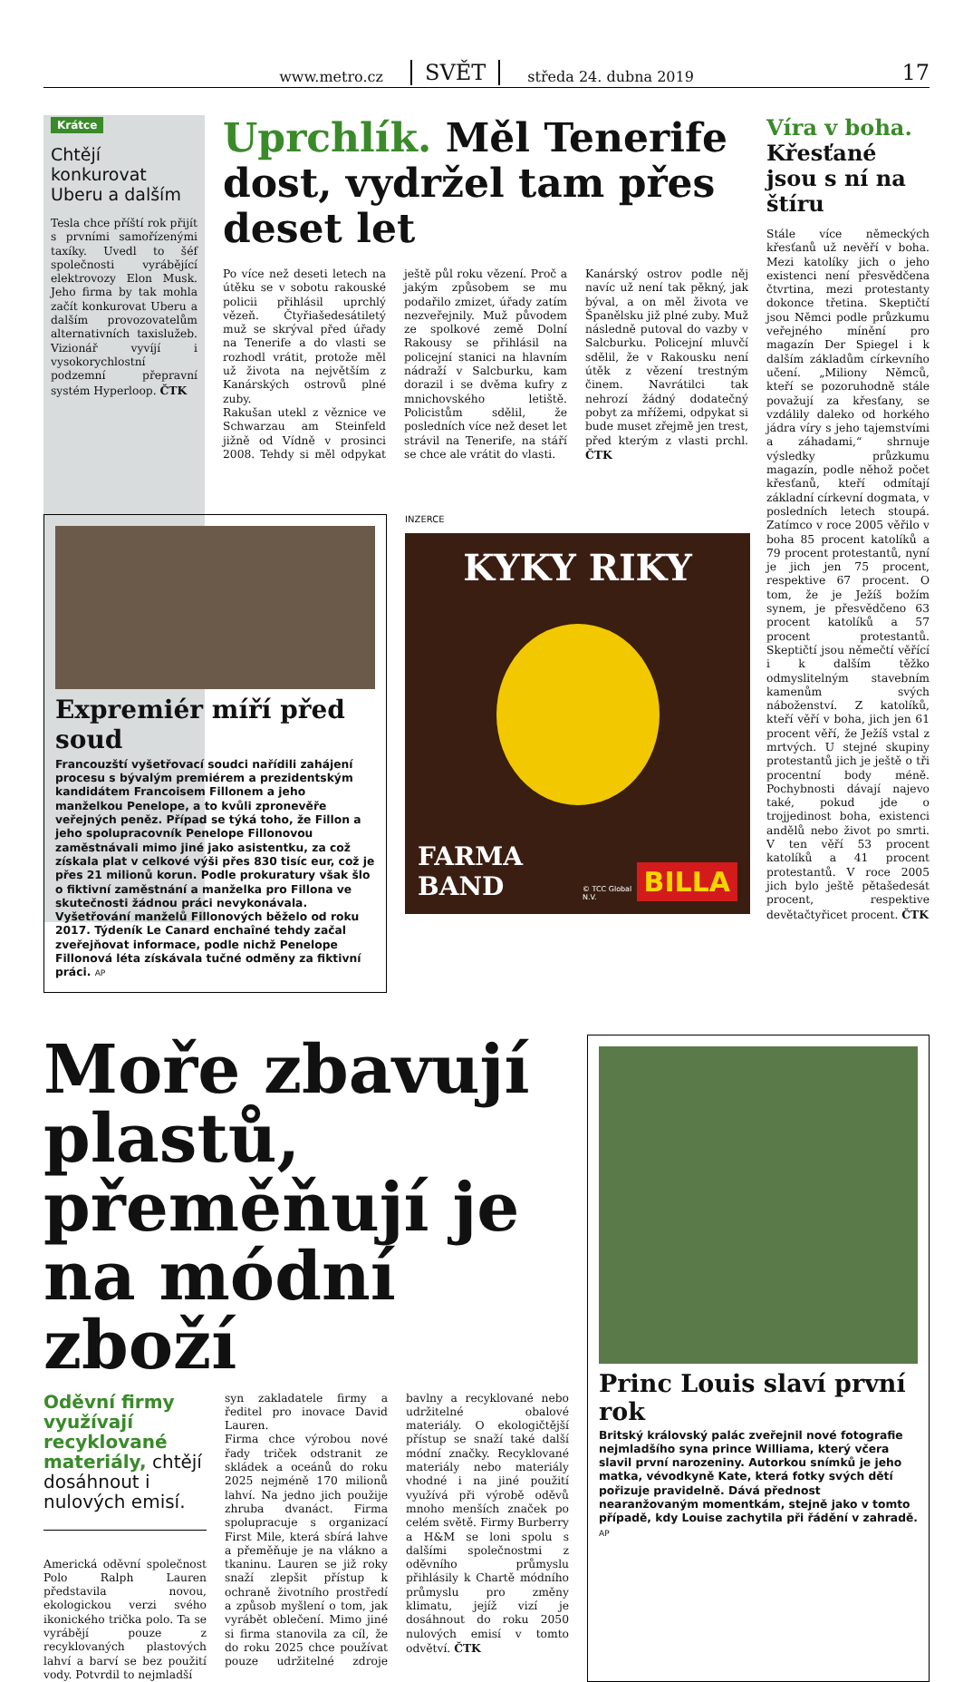www.metro.cz SVĚT středa 24. dubna 2019
17
Krátce
Chtějí konkurovat Uberu a dalším
Tesla chce příští rok přijít s prvními samořízenými taxíky. Uvedl to šéf společnosti vyrábějící elektrovozy Elon Musk. Jeho firma by tak mohla začít konkurovat Uberu a dalším provozovatelům alternativních taxislužeb. Vizionář vyvíjí i vysokorychlostní podzemní přepravní systém Hyperloop. ČTK
Uprchlík. Měl Tenerife dost, vydržel tam přes deset let
Po více než deseti letech na útěku se v sobotu rakouské policii přihlásil uprchlý vězeň. Čtyřiašedesátiletý muž se skrýval před úřady na Tenerife a do vlasti se rozhodl vrátit, protože měl už života na největším z Kanárských ostrovů plné zuby.
Rakušan utekl z věznice ve Schwarzau am Steinfeld jižně od Vídně v prosinci 2008. Tehdy si měl odpykat ještě půl roku vězení. Proč a jakým způsobem se mu podařilo zmizet, úřady zatím nezveřejnily. Muž původem ze spolkové země Dolní Rakousy se přihlásil na policejní stanici na hlavním nádraží v Salcburku, kam dorazil i se dvěma kufry z mnichovského letiště. Policistům sdělil, že posledních více než deset let strávil na Tenerife, na stáří se chce ale vrátit do vlasti.
Kanárský ostrov podle něj navíc už není tak pěkný, jak býval, a on měl života ve Španělsku již plné zuby. Muž následně putoval do vazby v Salcburku. Policejní mluvčí sdělil, že v Rakousku není útěk z vězení trestným činem. Navrátilci tak nehrozí žádný dodatečný pobyt za mřížemi, odpykat si bude muset zřejmě jen trest, před kterým z vlasti prchl. ČTK
Víra v boha. Křesťané jsou s ní na štíru
Stále více německých křesťanů už nevěří v boha. Mezi katolíky jich o jeho existenci není přesvědčena čtvrtina, mezi protestanty dokonce třetina. Skeptičtí jsou Němci podle průzkumu veřejného mínění pro magazín Der Spiegel i k dalším základům církevního učení. „Miliony Němců, kteří se pozoruhodně stále považují za křesťany, se vzdálily daleko od horkého jádra víry s jeho tajemstvími a záhadami,“ shrnuje výsledky průzkumu magazín, podle něhož počet křesťanů, kteří odmítají základní církevní dogmata, v posledních letech stoupá. Zatímco v roce 2005 věřilo v boha 85 procent katolíků a 79 procent protestantů, nyní je jich jen 75 procent, respektive 67 procent. O tom, že je Ježíš božím synem, je přesvědčeno 63 procent katolíků a 57 procent protestantů. Skeptičtí jsou němečtí věřící i k dalším těžko odmyslitelným stavebním kamenům svých náboženství. Z katolíků, kteří věří v boha, jich jen 61 procent věří, že Ježíš vstal z mrtvých. U stejné skupiny protestantů jich je ještě o tři procentní body méně. Pochybnosti dávají najevo také, pokud jde o trojjedinost boha, existenci andělů nebo život po smrti. V ten věří 53 procent katolíků a 41 procent protestantů. V roce 2005 jich bylo ještě pětašedesát procent, respektive devětačtyřicet procent. ČTK
Expremiér míří před soud
Francouzští vyšetřovací soudci nařídili zahájení procesu s bývalým premiérem a prezidentským kandidátem Francoisem Fillonem a jeho manželkou Penelope, a to kvůli zpronevěře veřejných peněz. Případ se týká toho, že Fillon a jeho spolupracovník Penelope Fillonovou zaměstnávali mimo jiné jako asistentku, za což získala plat v celkové výši přes 830 tisíc eur, což je přes 21 milionů korun. Podle prokuratury však šlo o fiktivní zaměstnání a manželka pro Fillona ve skutečnosti žádnou práci nevykonávala. Vyšetřování manželů Fillonových běželo od roku 2017. Týdeník Le Canard enchaîné tehdy začal zveřejňovat informace, podle nichž Penelope Fillonová léta získávala tučné odměny za fiktivní práci. AP
INZERCE
KYKY RIKY
FARMA BAND
© TCC Global N.V.
BILLA
Moře zbavují plastů, přeměňují je na módní zboží
Oděvní firmy využívají recyklované materiály, chtějí dosáhnout i nulových emisí.
Americká oděvní společnost Polo Ralph Lauren představila novou, ekologickou verzi svého ikonického trička polo. Ta se vyrábějí pouze z recyklovaných plastových lahví a barví se bez použití vody. Potvrdil to nejmladší
syn zakladatele firmy a ředitel pro inovace David Lauren.
Firma chce výrobou nové řady triček odstranit ze skládek a oceánů do roku 2025 nejméně 170 milionů lahví. Na jedno jich použije zhruba dvanáct. Firma spolupracuje s organizací First Mile, která sbírá lahve a přeměňuje je na vlákno a tkaninu. Lauren se již roky snaží zlepšit přístup k ochraně životního prostředí a způsob myšlení o tom, jak vyrábět oblečení. Mimo jiné si firma stanovila za cíl, že do roku 2025 chce používat pouze udržitelné zdroje bavlny a recyklované nebo udržitelné obalové materiály. O ekologičtější přístup se snaží také další módní značky. Recyklované materiály nebo materiály vhodné i na jiné použití využívá při výrobě oděvů mnoho menších značek po celém světě. Firmy Burberry a H&M se loni spolu s dalšími společnostmi z oděvního průmyslu přihlásily k Chartě módního průmyslu pro změny klimatu, jejíž vizí je dosáhnout do roku 2050 nulových emisí v tomto odvětví. ČTK
Princ Louis slaví první rok
Britský královský palác zveřejnil nové fotografie nejmladšího syna prince Williama, který včera slavil první narozeniny. Autorkou snímků je jeho matka, vévodkyně Kate, která fotky svých dětí pořizuje pravidelně. Dává přednost nearanžovaným momentkám, stejně jako v tomto případě, kdy Louise zachytila při řádění v zahradě. AP